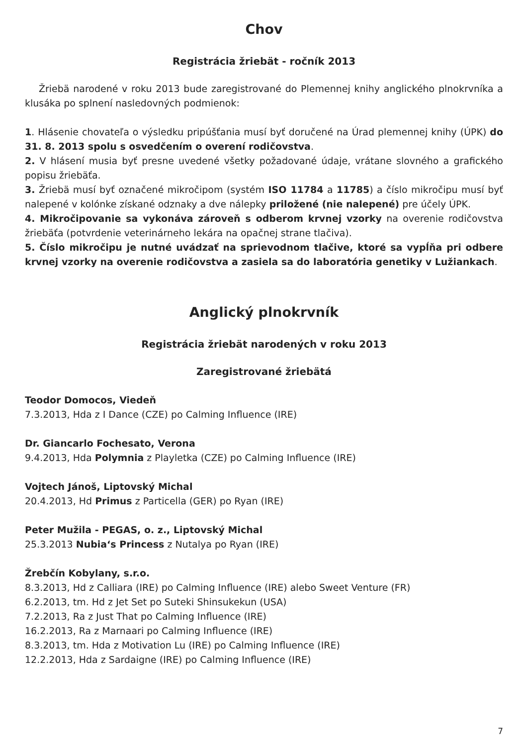Chov
Registrácia žriebät - ročník 2013
Žriebä narodené v roku 2013 bude zaregistrované do Plemennej knihy anglického plnokrvníka a klusáka po splnení nasledovných podmienok:
1. Hlásenie chovateľa o výsledku pripúšťania musí byť doručené na Úrad plemennej knihy (ÚPK) do 31. 8. 2013 spolu s osvedčením o overení rodičovstva.
2. V hlásení musia byť presne uvedené všetky požadované údaje, vrátane slovného a grafického popisu žriebäťa.
3. Žriebä musí byť označené mikročipom (systém ISO 11784 a 11785) a číslo mikročipu musí byť nalepené v kolónke získané odznaky a dve nálepky priložené (nie nalepené) pre účely ÚPK.
4. Mikročipovanie sa vykonáva zároveň s odberom krvnej vzorky na overenie rodičovstva žriebäťa (potvrdenie veterinárneho lekára na opačnej strane tlačiva).
5. Číslo mikročipu je nutné uvádzať na sprievodnom tlačive, ktoré sa vypĺňa pri odbere krvnej vzorky na overenie rodičovstva a zasiela sa do laboratória genetiky v Lužiankach.
Anglický plnokrvník
Registrácia žriebät narodených v roku 2013
Zaregistrované žriebätá
Teodor Domocos, Viedeň
7.3.2013, Hda z I Dance (CZE) po Calming Influence (IRE)
Dr. Giancarlo Fochesato, Verona
9.4.2013, Hda Polymnia z Playletka (CZE) po Calming Influence (IRE)
Vojtech Jánoš, Liptovský Michal
20.4.2013, Hd Primus z Particella (GER) po Ryan (IRE)
Peter Mužila - PEGAS, o. z., Liptovský Michal
25.3.2013 Nubia‘s Princess z Nutalya po Ryan (IRE)
Žrebčín Kobylany, s.r.o.
8.3.2013, Hd z Calliara (IRE) po Calming Influence (IRE) alebo Sweet Venture (FR)
6.2.2013, tm. Hd z Jet Set po Suteki Shinsukekun (USA)
7.2.2013, Ra z Just That po Calming Influence (IRE)
16.2.2013, Ra z Marnaari po Calming Influence (IRE)
8.3.2013, tm. Hda z Motivation Lu (IRE) po Calming Influence (IRE)
12.2.2013, Hda z Sardaigne (IRE) po Calming Influence (IRE)
7